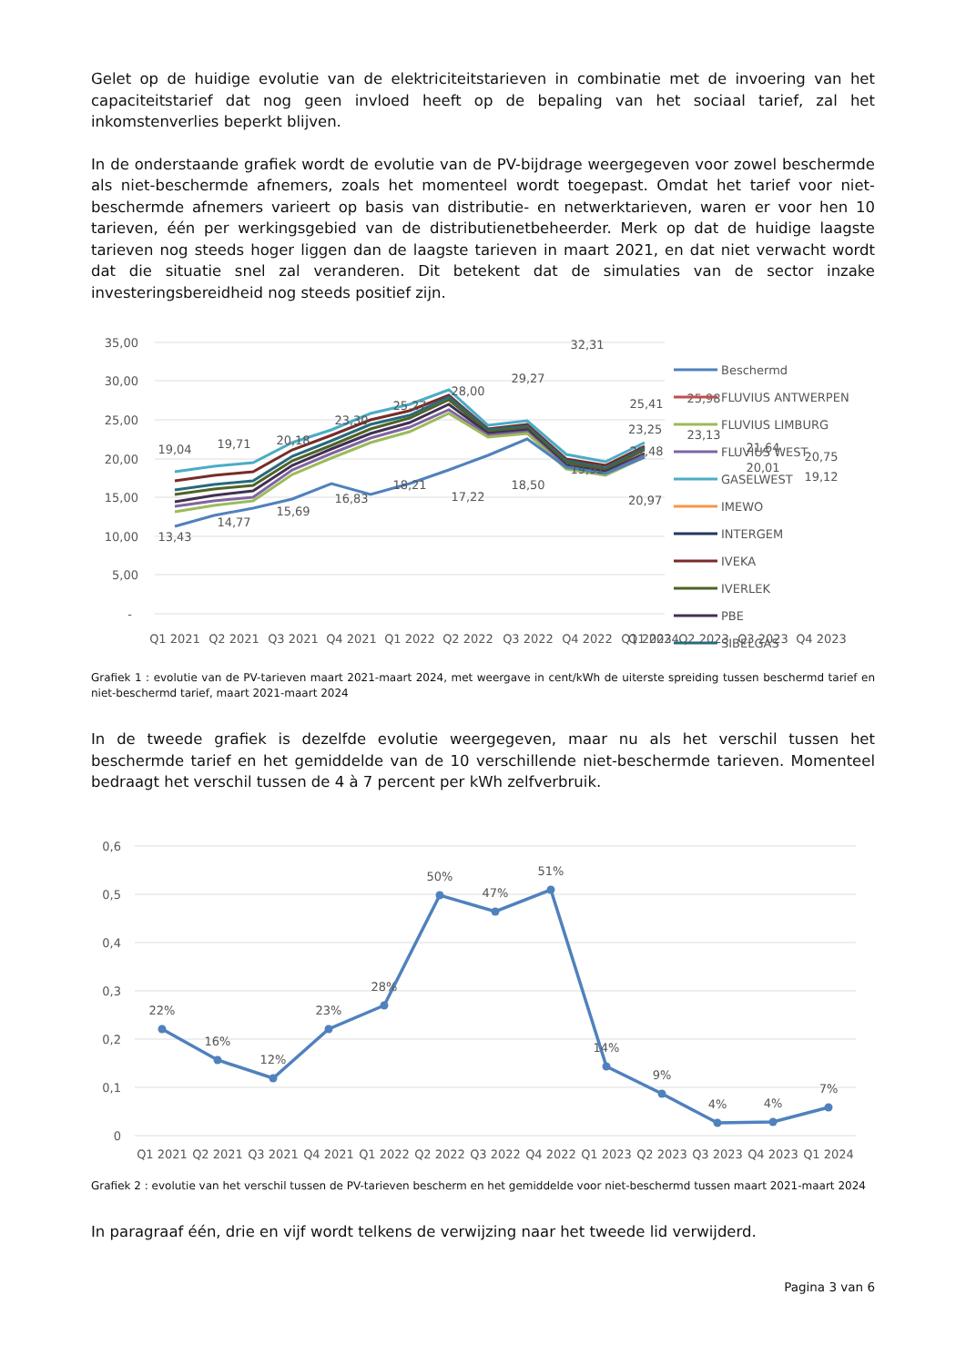Gelet op de huidige evolutie van de elektriciteitstarieven in combinatie met de invoering van het capaciteitstarief dat nog geen invloed heeft op de bepaling van het sociaal tarief, zal het inkomstenverlies beperkt blijven.
In de onderstaande grafiek wordt de evolutie van de PV-bijdrage weergegeven voor zowel beschermde als niet-beschermde afnemers, zoals het momenteel wordt toegepast. Omdat het tarief voor niet-beschermde afnemers varieert op basis van distributie- en netwerktarieven, waren er voor hen 10 tarieven, één per werkingsgebied van de distributienetbeheerder. Merk op dat de huidige laagste tarieven nog steeds hoger liggen dan de laagste tarieven in maart 2021, en dat niet verwacht wordt dat die situatie snel zal veranderen. Dit betekent dat de simulaties van de sector inzake investeringsbereidheid nog steeds positief zijn.
35,00
30,00
25,00
20,00
15,00
10,00
5,00
-
19,04
19,71
20,18
23,30
25,27
28,00
29,27
32,31
25,41
25,98
21,64
20,75
13,43
14,77
15,69
16,83
18,21
17,22
18,50
19,92
21,48
23,13
20,01
19,12
Q1 2021
Q2 2021
Q3 2021
Q4 2021
Q1 2022
Q2 2022
Q3 2022
Q4 2022
Q1 2023
Q2 2023
Q3 2023
Q4 2023
23,25
20,97
Q1 2024
Beschermd
FLUVIUS ANTWERPEN
FLUVIUS LIMBURG
FLUVIUS WEST
GASELWEST
IMEWO
INTERGEM
IVEKA
IVERLEK
PBE
SIBELGAS
Grafiek 1 : evolutie van de PV-tarieven maart 2021-maart 2024, met weergave in cent/kWh de uiterste spreiding tussen beschermd tarief en niet-beschermd tarief, maart 2021-maart 2024
In de tweede grafiek is dezelfde evolutie weergegeven, maar nu als het verschil tussen het beschermde tarief en het gemiddelde van de 10 verschillende niet-beschermde tarieven. Momenteel bedraagt het verschil tussen de 4 à 7 percent per kWh zelfverbruik.
0,6
0,5
0,4
0,3
0,2
0,1
0
22%
16%
12%
23%
28%
50%
47%
51%
14%
9%
4%
4%
7%
Q1 2021
Q2 2021
Q3 2021
Q4 2021
Q1 2022
Q2 2022
Q3 2022
Q4 2022
Q1 2023
Q2 2023
Q3 2023
Q4 2023
Q1 2024
Grafiek 2 : evolutie van het verschil tussen de PV-tarieven bescherm en het gemiddelde voor niet-beschermd tussen maart 2021-maart 2024
In paragraaf één, drie en vijf wordt telkens de verwijzing naar het tweede lid verwijderd.
Pagina 3 van 6